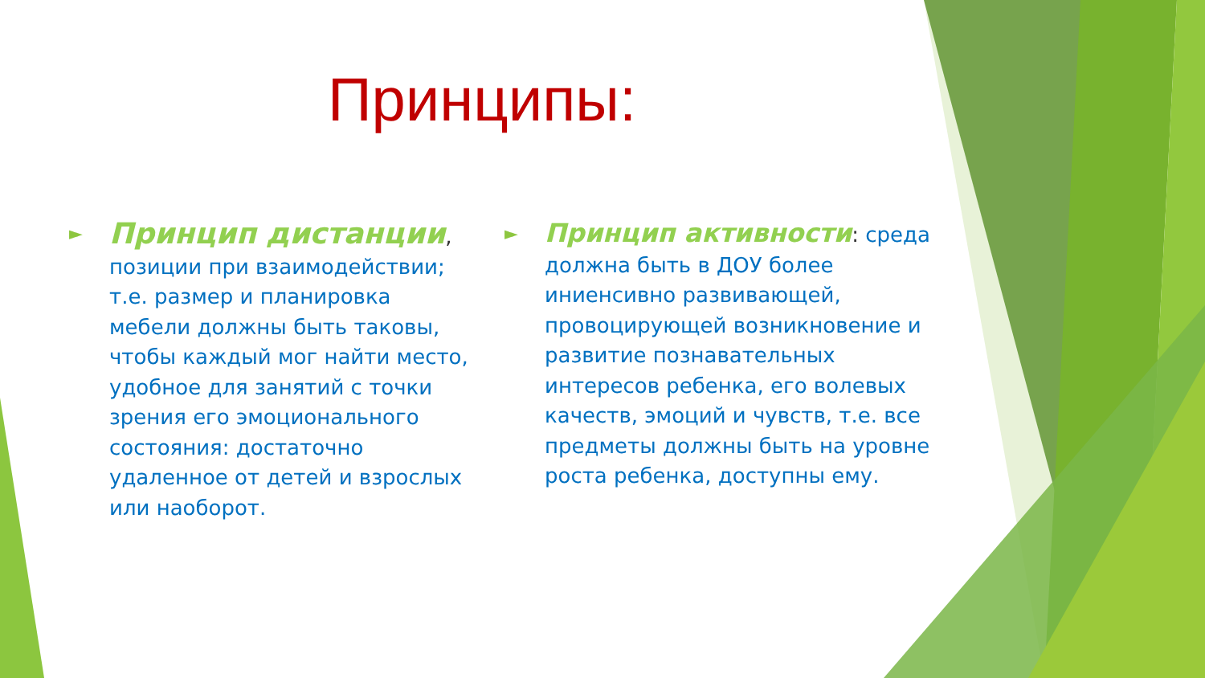Принципы:
► Принцип дистанции, позиции при взаимодействии; т.е. размер и планировка мебели должны быть таковы, чтобы каждый мог найти место, удобное для занятий с точки зрения его эмоционального состояния: достаточно удаленное от детей и взрослых или наоборот.
► Принцип активности: среда должна быть в ДОУ более иниенсивно развивающей, провоцирующей возникновение и развитие познавательных интересов ребенка, его волевых качеств, эмоций и чувств, т.е. все предметы должны быть на уровне роста ребенка, доступны ему.